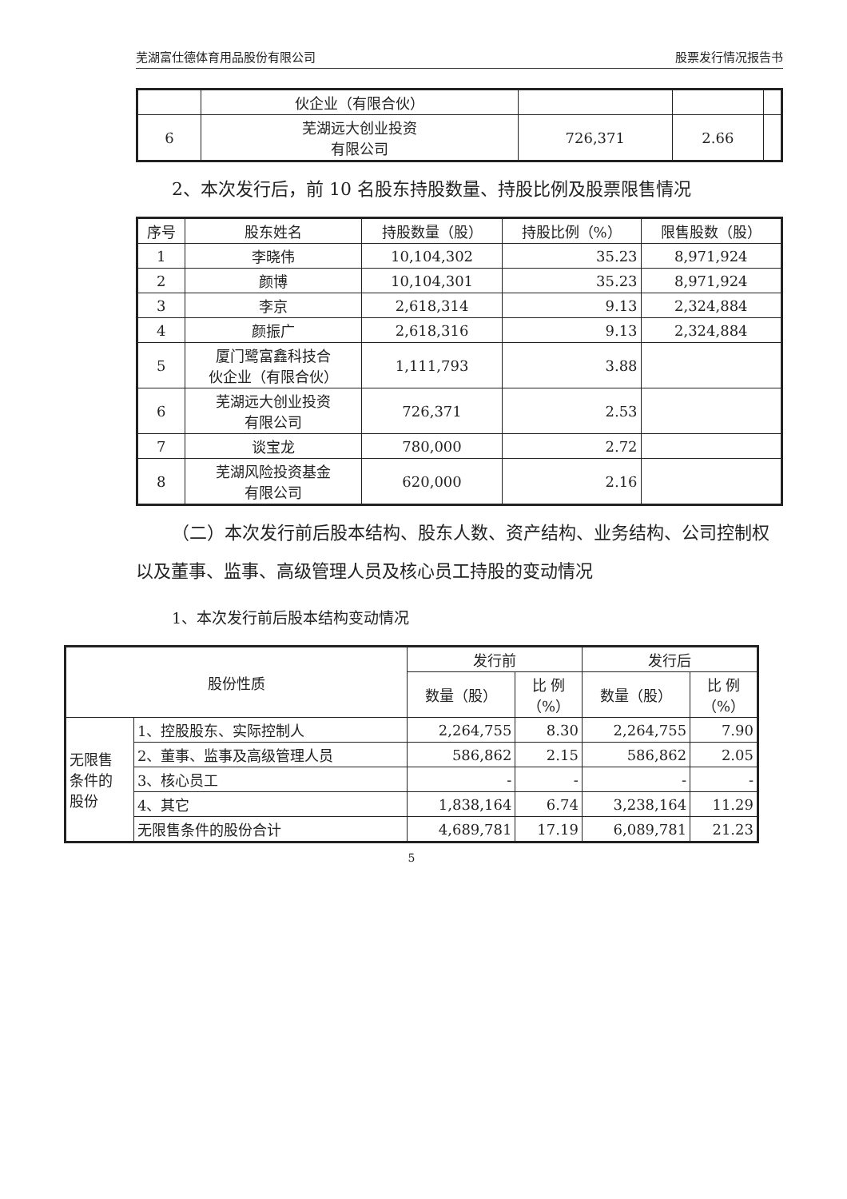芜湖富仕德体育用品股份有限公司 股票发行情况报告书
| | 伙企业（有限合伙） | | | |
| 6 | 芜湖远大创业投资 有限公司 | 726,371 | 2.66 | |
2、本次发行后，前 10 名股东持股数量、持股比例及股票限售情况
| 序号 | 股东姓名 | 持股数量（股） | 持股比例（%） | 限售股数（股） |
| --- | --- | --- | --- | --- |
| 1 | 李晓伟 | 10,104,302 | 35.23 | 8,971,924 |
| 2 | 颜博 | 10,104,301 | 35.23 | 8,971,924 |
| 3 | 李京 | 2,618,314 | 9.13 | 2,324,884 |
| 4 | 颜振广 | 2,618,316 | 9.13 | 2,324,884 |
| 5 | 厦门鹭富鑫科技合 伙企业（有限合伙） | 1,111,793 | 3.88 | |
| 6 | 芜湖远大创业投资 有限公司 | 726,371 | 2.53 | |
| 7 | 谈宝龙 | 780,000 | 2.72 | |
| 8 | 芜湖风险投资基金 有限公司 | 620,000 | 2.16 | |
（二）本次发行前后股本结构、股东人数、资产结构、业务结构、公司控制权以及董事、监事、高级管理人员及核心员工持股的变动情况
1、本次发行前后股本结构变动情况
| 股份性质 | | 发行前 | | 发行后 | |
| --- | --- | --- | --- | --- | --- |
| | | 数量（股） | 比 例 （%） | 数量（股） | 比 例 （%） |
| 无限售 条件的 股份 | 1、控股股东、实际控制人 | 2,264,755 | 8.30 | 2,264,755 | 7.90 |
| | 2、董事、监事及高级管理人员 | 586,862 | 2.15 | 586,862 | 2.05 |
| | 3、核心员工 | - | - | - | - |
| | 4、其它 | 1,838,164 | 6.74 | 3,238,164 | 11.29 |
| | 无限售条件的股份合计 | 4,689,781 | 17.19 | 6,089,781 | 21.23 |
5